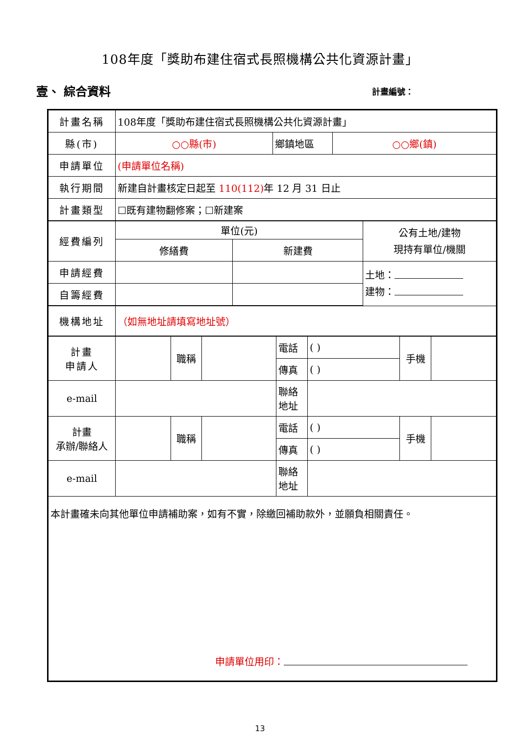108年度「獎助布建住宿式長照機構公共化資源計畫」
壹、 綜合資料 計畫編號：
| 計畫名稱 | 108年度「獎助布建住宿式長照機構公共化資源計畫」 | | | | | | | | | | |
| 縣(市) | ○○縣(市) | | | | 鄉鎮地區 | | | ○○鄉(鎮) | | | |
| 申請單位 | (申請單位名稱) | | | | | | | | | | |
| 執行期間 | 新建自計畫核定日起至 110(112) 年 12 月 31 日止 | | | | | | | | | | |
| 計畫類型 | ☐既有建物翻修案；☐新建案 | | | | | | | | | | |
| 經費編列 | 單位(元) | | | | | | | | 公有土地/建物 現持有單位/機關 | | |
| | 修繕費 | | | 新建費 | | | | | | | |
| 申請經費 | | | | | | | | | 土地： 建物： | | |
| 自籌經費 | | | | | | | | | | | |
| 機構地址 | （如無地址請填寫地址號） | | | | | | | | | | |
| 計畫 申請人 | | 職稱 | | | | 電話 | ( ) | | | 手機 | |
| | | | | | | 傳真 | ( ) | | | | |
| e-mail | | | | | | 聯絡 地址 | | | | | |
| 計畫 承辦/聯絡人 | | 職稱 | | | | 電話 | ( ) | | | 手機 | |
| | | | | | | 傳真 | ( ) | | | | |
| e-mail | | | | | | 聯絡 地址 | | | | | |
| 本計畫確未向其他單位申請補助案，如有不實，除繳回補助款外，並願負相關責任。 申請單位用印： | | | | | | | | | | | |
13